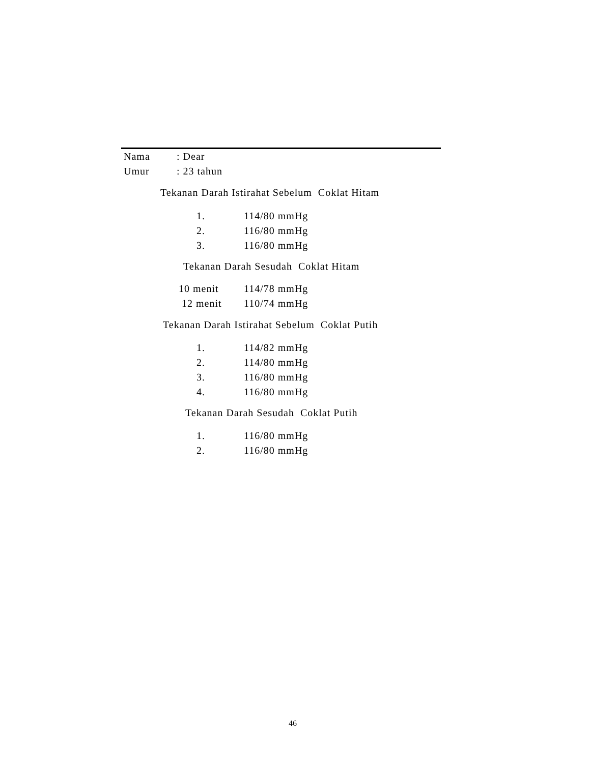Nama
: Dear
Umur
: 23 tahun
Tekanan Darah Istirahat Sebelum Coklat Hitam
1.
114/80 mmHg
2.
116/80 mmHg
3.
116/80 mmHg
Tekanan Darah Sesudah Coklat Hitam
10 menit
114/78 mmHg
12 menit
110/74 mmHg
Tekanan Darah Istirahat Sebelum Coklat Putih
1.
114/82 mmHg
2.
114/80 mmHg
3.
116/80 mmHg
4.
116/80 mmHg
Tekanan Darah Sesudah Coklat Putih
1.
116/80 mmHg
2.
116/80 mmHg
46